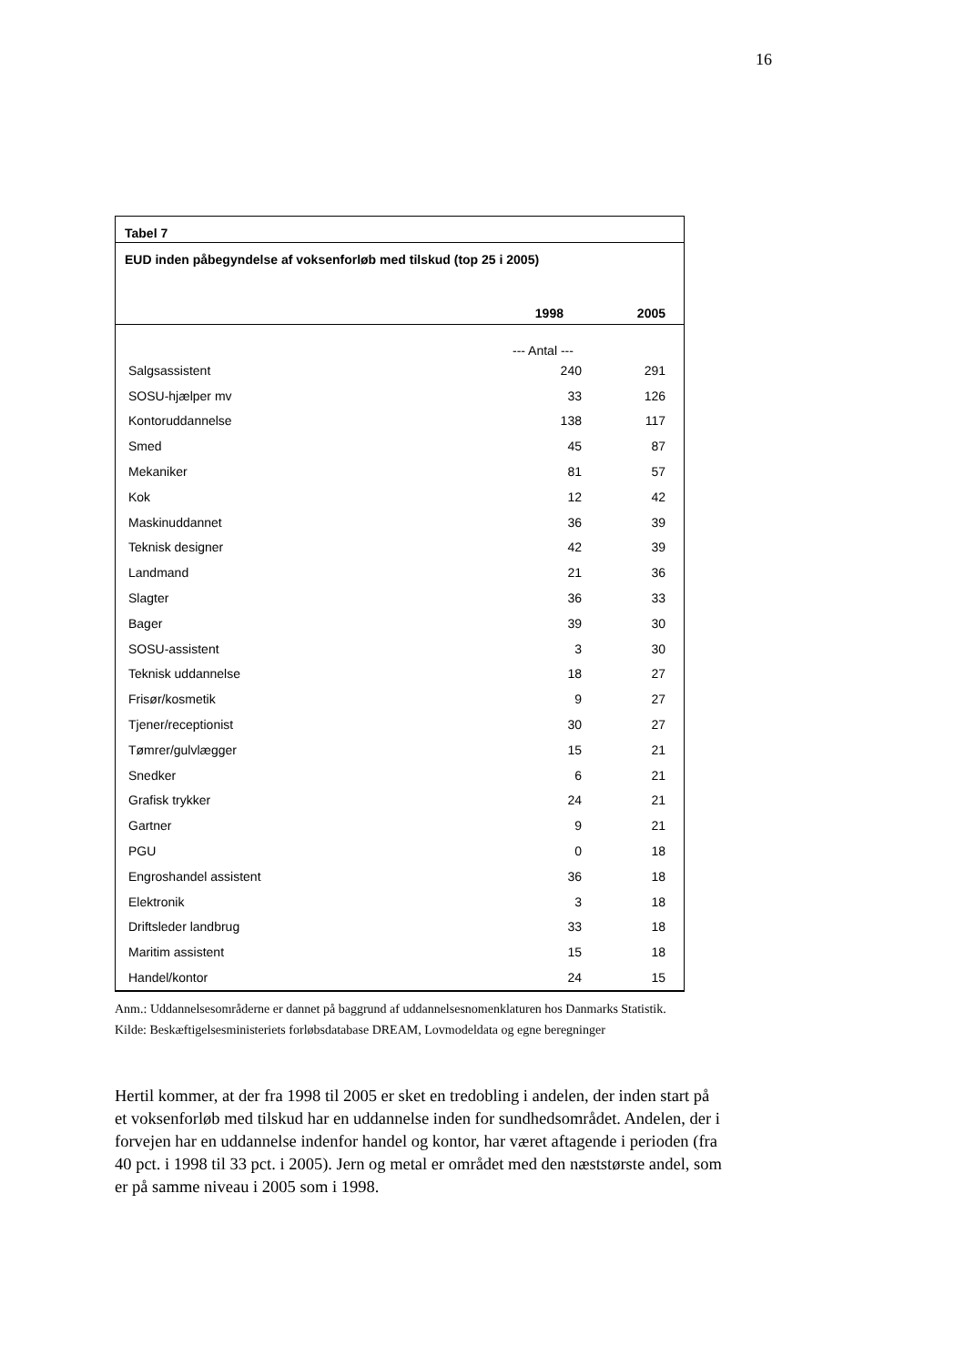16
Tabel 7
EUD inden påbegyndelse af voksenforløb med tilskud (top 25 i 2005)
| | 1998 | 2005 |
| --- | --- | --- |
| | --- Antal --- | |
| Salgsassistent | 240 | 291 |
| SOSU-hjælper mv | 33 | 126 |
| Kontoruddannelse | 138 | 117 |
| Smed | 45 | 87 |
| Mekaniker | 81 | 57 |
| Kok | 12 | 42 |
| Maskinuddannet | 36 | 39 |
| Teknisk designer | 42 | 39 |
| Landmand | 21 | 36 |
| Slagter | 36 | 33 |
| Bager | 39 | 30 |
| SOSU-assistent | 3 | 30 |
| Teknisk uddannelse | 18 | 27 |
| Frisør/kosmetik | 9 | 27 |
| Tjener/receptionist | 30 | 27 |
| Tømrer/gulvlægger | 15 | 21 |
| Snedker | 6 | 21 |
| Grafisk trykker | 24 | 21 |
| Gartner | 9 | 21 |
| PGU | 0 | 18 |
| Engroshandel assistent | 36 | 18 |
| Elektronik | 3 | 18 |
| Driftsleder landbrug | 33 | 18 |
| Maritim assistent | 15 | 18 |
| Handel/kontor | 24 | 15 |
Anm.: Uddannelsesområderne er dannet på baggrund af uddannelsesnomenklaturen hos Danmarks Statistik.
Kilde: Beskæftigelsesministeriets forløbsdatabase DREAM, Lovmodeldata og egne beregninger
Hertil kommer, at der fra 1998 til 2005 er sket en tredobling i andelen, der inden start på et voksenforløb med tilskud har en uddannelse inden for sundhedsområdet. Andelen, der i forvejen har en uddannelse indenfor handel og kontor, har været aftagende i perioden (fra 40 pct. i 1998 til 33 pct. i 2005). Jern og metal er området med den næststørste andel, som er på samme niveau i 2005 som i 1998.